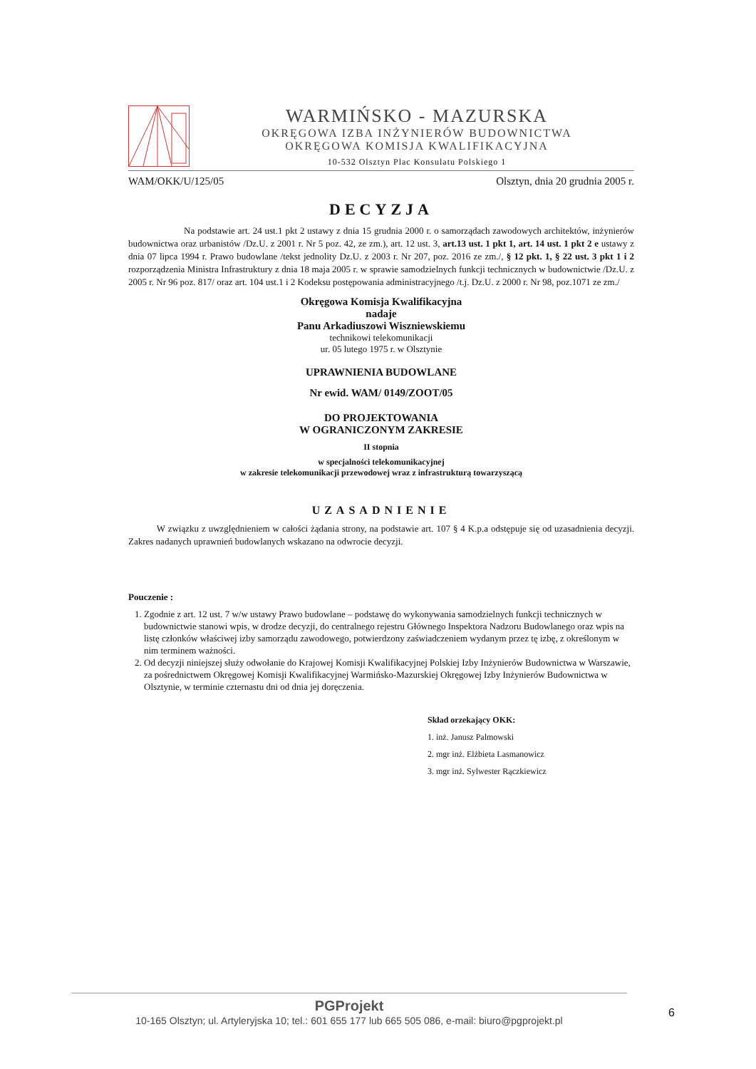WARMIŃSKO - MAZURSKA
OKRĘGOWA IZBA INŻYNIERÓW BUDOWNICTWA
OKRĘGOWA KOMISJA KWALIFIKACYJNA
10-532 Olsztyn Plac Konsulatu Polskiego 1
WAM/OKK/U/125/05 Olsztyn, dnia 20 grudnia 2005 r.
DECYZJA
Na podstawie art. 24 ust.1 pkt 2 ustawy z dnia 15 grudnia 2000 r. o samorządach zawodowych architektów, inżynierów budownictwa oraz urbanistów /Dz.U. z 2001 r. Nr 5 poz. 42, ze zm.), art. 12 ust. 3, art.13 ust. 1 pkt 1, art. 14 ust. 1 pkt 2 e ustawy z dnia 07 lipca 1994 r. Prawo budowlane /tekst jednolity Dz.U. z 2003 r. Nr 207, poz. 2016 ze zm./, § 12 pkt. 1, § 22 ust. 3 pkt 1 i 2 rozporządzenia Ministra Infrastruktury z dnia 18 maja 2005 r. w sprawie samodzielnych funkcji technicznych w budownictwie /Dz.U. z 2005 r. Nr 96 poz. 817/ oraz art. 104 ust.1 i 2 Kodeksu postępowania administracyjnego /t.j. Dz.U. z 2000 r. Nr 98, poz.1071 ze zm./
Okręgowa Komisja Kwalifikacyjna
nadaje
Panu Arkadiuszowi Wiszniewskiemu
technikowi telekomunikacji
ur. 05 lutego 1975 r. w Olsztynie
UPRAWNIENIA BUDOWLANE
Nr ewid. WAM/ 0149/ZOOT/05
DO PROJEKTOWANIA
W OGRANICZONYM ZAKRESIE
II stopnia
w specjalności telekomunikacyjnej
w zakresie telekomunikacji przewodowej wraz z infrastrukturą towarzyszącą
UZASADNIENIE
W związku z uwzględnieniem w całości żądania strony, na podstawie art. 107 § 4 K.p.a odstępuje się od uzasadnienia decyzji. Zakres nadanych uprawnień budowlanych wskazano na odwrocie decyzji.
Pouczenie :
1. Zgodnie z art. 12 ust. 7 w/w ustawy Prawo budowlane – podstawę do wykonywania samodzielnych funkcji technicznych w budownictwie stanowi wpis, w drodze decyzji, do centralnego rejestru Głównego Inspektora Nadzoru Budowlanego oraz wpis na listę członków właściwej izby samorządu zawodowego, potwierdzony zaświadczeniem wydanym przez tę izbę, z określonym w nim terminem ważności.
2. Od decyzji niniejszej służy odwołanie do Krajowej Komisji Kwalifikacyjnej Polskiej Izby Inżynierów Budownictwa w Warszawie, za pośrednictwem Okręgowej Komisji Kwalifikacyjnej Warmińsko-Mazurskiej Okręgowej Izby Inżynierów Budownictwa w Olsztynie, w terminie czternastu dni od dnia jej doręczenia.
Skład orzekający OKK:
1. inż. Janusz Palmowski
2. mgr inż. Elżbieta Lasmanowicz
3. mgr inż. Sylwester Rączkiewicz
PGProjekt
10-165 Olsztyn; ul. Artyleryjska 10; tel.: 601 655 177 lub 665 505 086, e-mail: biuro@pgprojekt.pl
6